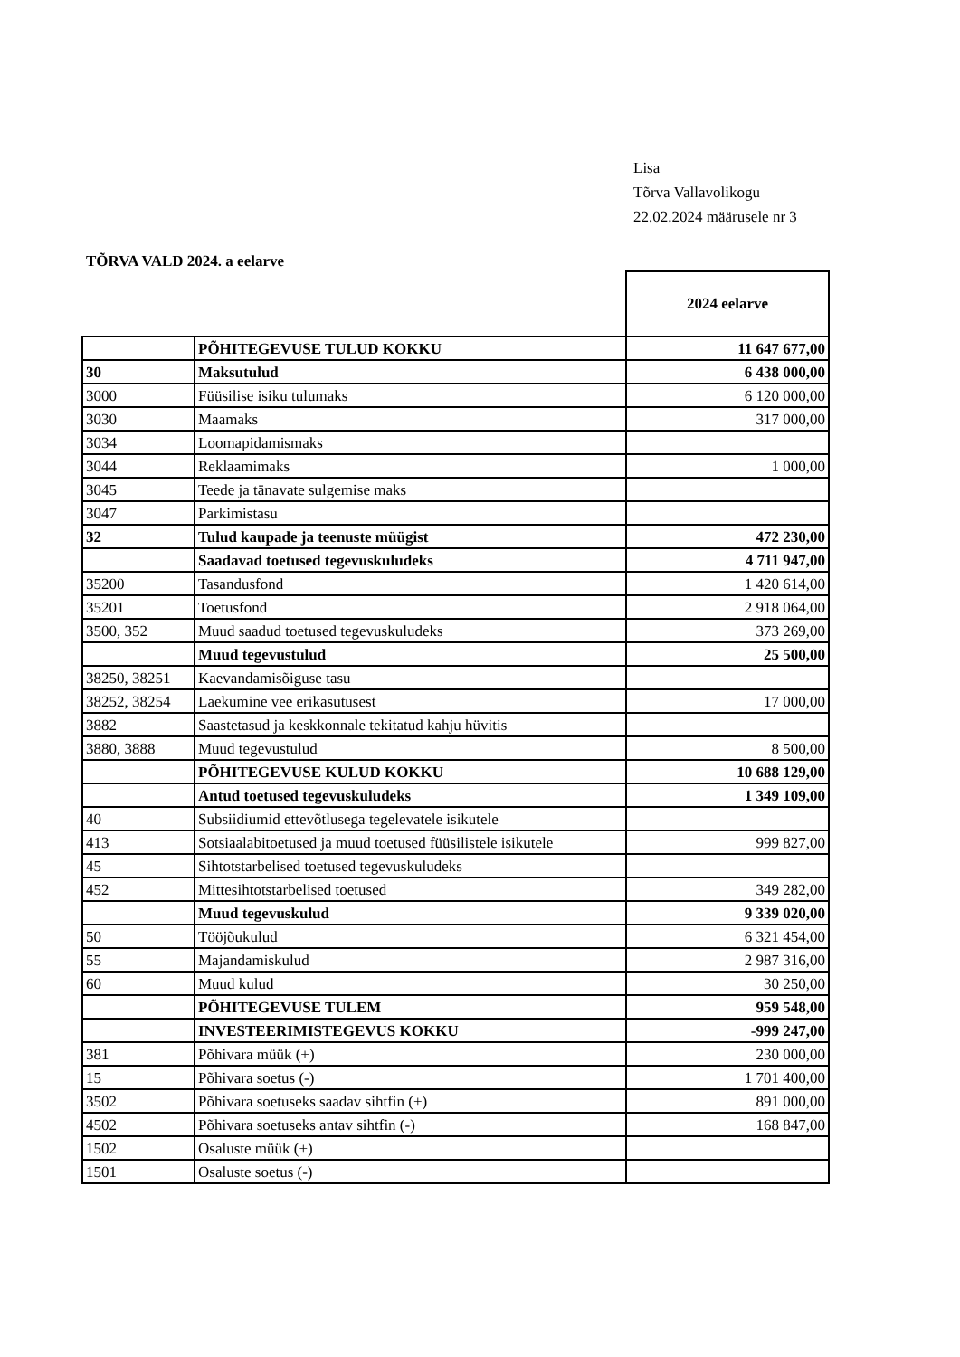Lisa
Tõrva Vallavolikogu
22.02.2024 määrusele nr 3
TÕRVA VALD 2024. a eelarve
| | | 2024 eelarve |
| --- | --- | --- |
| | PÕHITEGEVUSE TULUD KOKKU | 11 647 677,00 |
| 30 | Maksutulud | 6 438 000,00 |
| 3000 | Füüsilise isiku tulumaks | 6 120 000,00 |
| 3030 | Maamaks | 317 000,00 |
| 3034 | Loomapidamismaks | |
| 3044 | Reklaamimaks | 1 000,00 |
| 3045 | Teede ja tänavate sulgemise maks | |
| 3047 | Parkimistasu | |
| 32 | Tulud kaupade ja teenuste müügist | 472 230,00 |
| | Saadavad toetused tegevuskuludeks | 4 711 947,00 |
| 35200 | Tasandusfond | 1 420 614,00 |
| 35201 | Toetusfond | 2 918 064,00 |
| 3500, 352 | Muud saadud toetused tegevuskuludeks | 373 269,00 |
| | Muud tegevustulud | 25 500,00 |
| 38250, 38251 | Kaevandamisõiguse tasu | |
| 38252, 38254 | Laekumine vee erikasutusest | 17 000,00 |
| 3882 | Saastetasud ja keskkonnale tekitatud kahju hüvitis | |
| 3880, 3888 | Muud tegevustulud | 8 500,00 |
| | PÕHITEGEVUSE KULUD KOKKU | 10 688 129,00 |
| | Antud toetused tegevuskuludeks | 1 349 109,00 |
| 40 | Subsiidiumid ettevõtlusega tegelevatele isikutele | |
| 413 | Sotsiaalabitoetused ja muud toetused füüsilistele isikutele | 999 827,00 |
| 45 | Sihtotstarbelised toetused tegevuskuludeks | |
| 452 | Mittesihtotstarbelised toetused | 349 282,00 |
| | Muud tegevuskulud | 9 339 020,00 |
| 50 | Tööjõukulud | 6 321 454,00 |
| 55 | Majandamiskulud | 2 987 316,00 |
| 60 | Muud kulud | 30 250,00 |
| | PÕHITEGEVUSE TULEM | 959 548,00 |
| | INVESTEERIMISTEGEVUS KOKKU | -999 247,00 |
| 381 | Põhivara müük (+) | 230 000,00 |
| 15 | Põhivara soetus (-) | 1 701 400,00 |
| 3502 | Põhivara soetuseks saadav sihtfin (+) | 891 000,00 |
| 4502 | Põhivara soetuseks antav sihtfin (-) | 168 847,00 |
| 1502 | Osaluste müük (+) | |
| 1501 | Osaluste soetus (-) | |